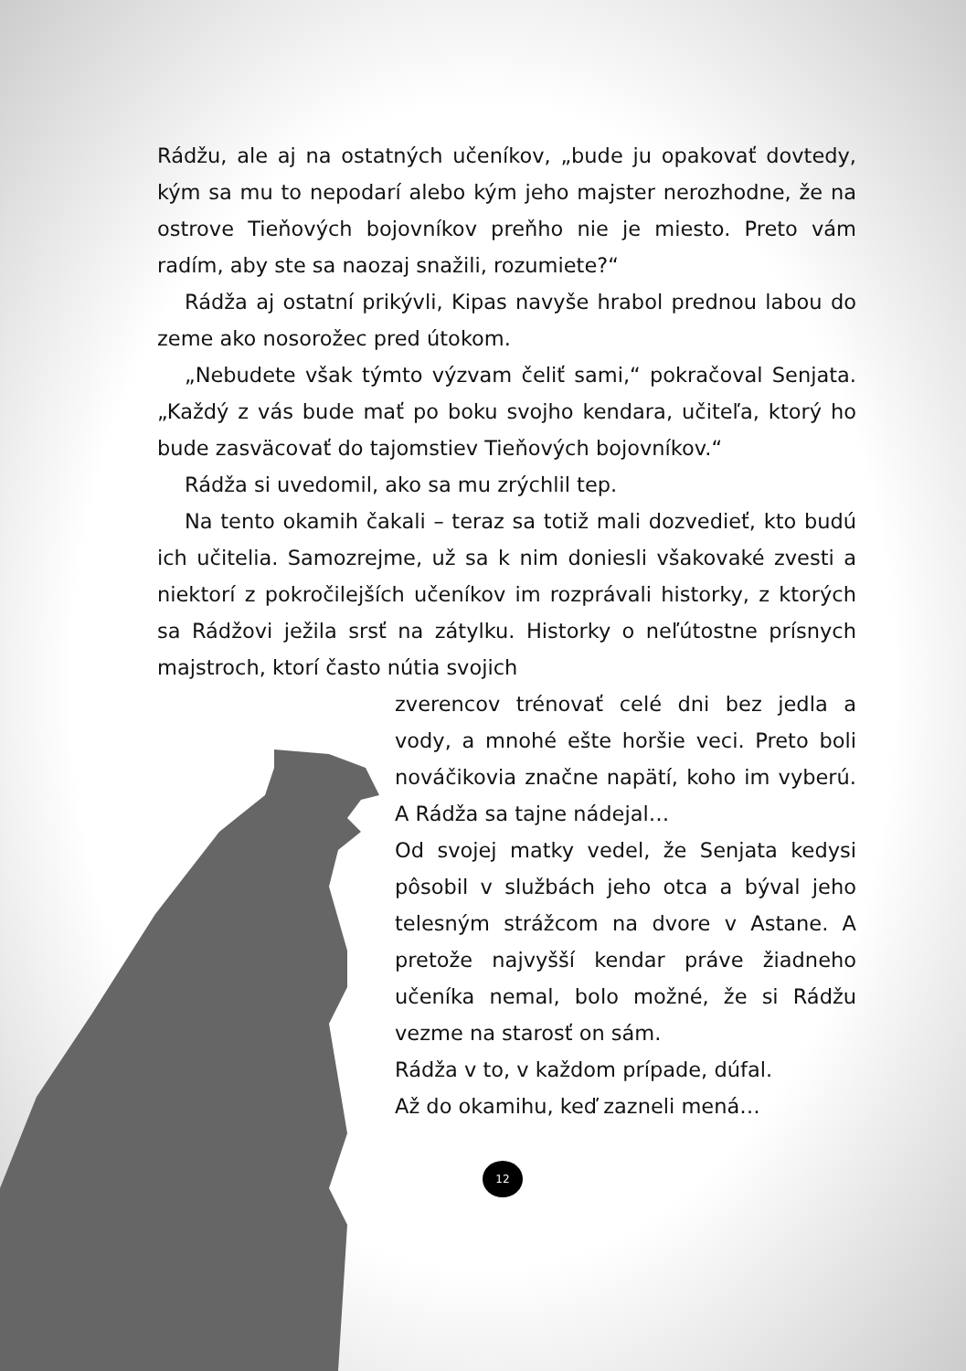Rádžu, ale aj na ostatných učeníkov, „bude ju opakovať dovtedy, kým sa mu to nepodarí alebo kým jeho majster nerozhodne, že na ostrove Tieňových bojovníkov preňho nie je miesto. Preto vám radím, aby ste sa naozaj snažili, rozumiete?“
Rádža aj ostatní prikývli, Kipas navyše hrabol prednou labou do zeme ako nosorožec pred útokom.
„Nebudete však týmto výzvam čeliť sami,“ pokračoval Senjata. „Každý z vás bude mať po boku svojho kendara, učiteľa, ktorý ho bude zasväcovať do tajomstiev Tieňových bojovníkov.“
Rádža si uvedomil, ako sa mu zrýchlil tep.
Na tento okamih čakali – teraz sa totiž mali dozvedieť, kto budú ich učitelia. Samozrejme, už sa k nim doniesli všakovaké zvesti a niektorí z pokročilejších učeníkov im rozprávali historky, z ktorých sa Rádžovi ježila srsť na zátylku. Historky o neľútostne prísnych majstroch, ktorí často nútia svojich
zverencov trénovať celé dni bez jedla a vody, a mnohé ešte horšie veci. Preto boli nováčikovia značne napätí, koho im vyberú. A Rádža sa tajne nádejal…
Od svojej matky vedel, že Senjata kedysi pôsobil v službách jeho otca a býval jeho telesným strážcom na dvore v Astane. A pretože najvyšší kendar práve žiadneho učeníka nemal, bolo možné, že si Rádžu vezme na starosť on sám.
Rádža v to, v každom prípade, dúfal.
Až do okamihu, keď zazneli mená…
12